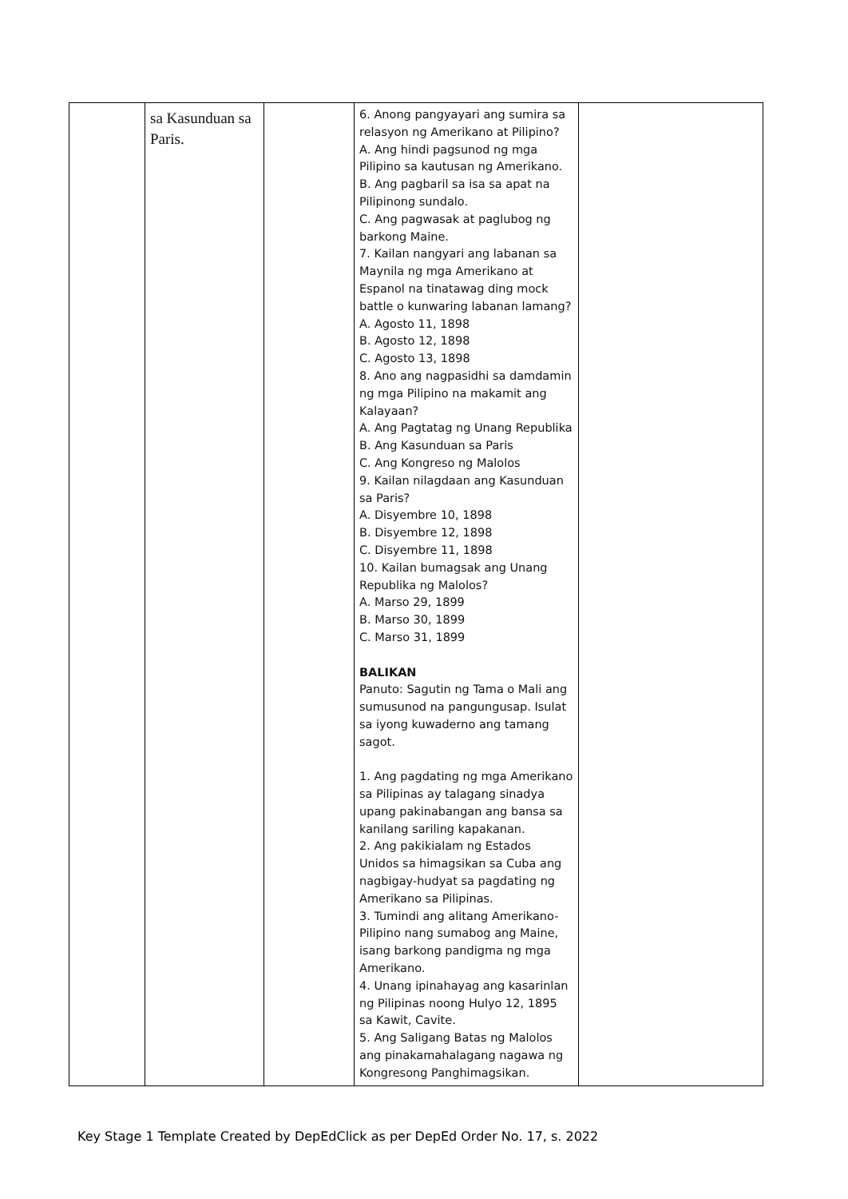| | sa Kasunduan sa Paris. | | 6. Anong pangyayari ang sumira sa relasyon ng Amerikano at Pilipino? A. Ang hindi pagsunod ng mga Pilipino sa kautusan ng Amerikano. B. Ang pagbaril sa isa sa apat na Pilipinong sundalo. C. Ang pagwasak at paglubog ng barkong Maine. 7. Kailan nangyari ang labanan sa Maynila ng mga Amerikano at Espanol na tinatawag ding mock battle o kunwaring labanan lamang? A. Agosto 11, 1898 B. Agosto 12, 1898 C. Agosto 13, 1898 8. Ano ang nagpasidhi sa damdamin ng mga Pilipino na makamit ang Kalayaan? A. Ang Pagtatag ng Unang Republika B. Ang Kasunduan sa Paris C. Ang Kongreso ng Malolos 9. Kailan nilagdaan ang Kasunduan sa Paris? A. Disyembre 10, 1898 B. Disyembre 12, 1898 C. Disyembre 11, 1898 10. Kailan bumagsak ang Unang Republika ng Malolos? A. Marso 29, 1899 B. Marso 30, 1899 C. Marso 31, 1899 BALIKAN Panuto: Sagutin ng Tama o Mali ang sumusunod na pangungusap. Isulat sa iyong kuwaderno ang tamang sagot. 1. Ang pagdating ng mga Amerikano sa Pilipinas ay talagang sinadya upang pakinabangan ang bansa sa kanilang sariling kapakanan. 2. Ang pakikialam ng Estados Unidos sa himagsikan sa Cuba ang nagbigay-hudyat sa pagdating ng Amerikano sa Pilipinas. 3. Tumindi ang alitang Amerikano-Pilipino nang sumabog ang Maine, isang barkong pandigma ng mga Amerikano. 4. Unang ipinahayag ang kasarinlan ng Pilipinas noong Hulyo 12, 1895 sa Kawit, Cavite. 5. Ang Saligang Batas ng Malolos ang pinakamahalagang nagawa ng Kongresong Panghimagsikan. | |
Key Stage 1 Template Created by DepEdClick as per DepEd Order No. 17, s. 2022